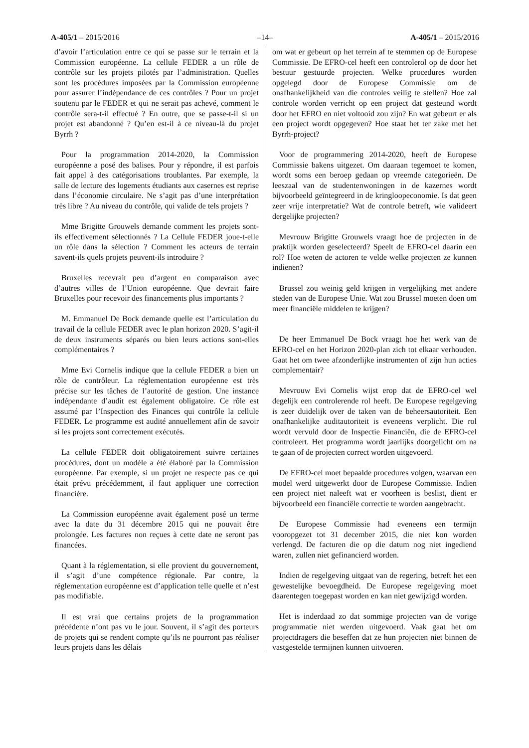A-405/1 – 2015/2016 –14– A-405/1 – 2015/2016
d’avoir l’articulation entre ce qui se passe sur le terrain et la Commission européenne. La cellule FEDER a un rôle de contrôle sur les projets pilotés par l’administration. Quelles sont les procédures imposées par la Commission européenne pour assurer l’indépendance de ces contrôles ? Pour un projet soutenu par le FEDER et qui ne serait pas achevé, comment le contrôle sera-t-il effectué ? En outre, que se passe-t-il si un projet est abandonné ? Qu’en est-il à ce niveau-là du projet Byrrh ?
Pour la programmation 2014-2020, la Commission européenne a posé des balises. Pour y répondre, il est parfois fait appel à des catégorisations troublantes. Par exemple, la salle de lecture des logements étudiants aux casernes est reprise dans l’économie circulaire. Ne s’agit pas d’une interprétation très libre ? Au niveau du contrôle, qui valide de tels projets ?
Mme Brigitte Grouwels demande comment les projets sont-ils effectivement sélectionnés ? La Cellule FEDER joue-t-elle un rôle dans la sélection ? Comment les acteurs de terrain savent-ils quels projets peuvent-ils introduire ?
Bruxelles recevrait peu d’argent en comparaison avec d’autres villes de l’Union européenne. Que devrait faire Bruxelles pour recevoir des financements plus importants ?
M. Emmanuel De Bock demande quelle est l’articulation du travail de la cellule FEDER avec le plan horizon 2020. S’agit-il de deux instruments séparés ou bien leurs actions sont-elles complémentaires ?
Mme Evi Cornelis indique que la cellule FEDER a bien un rôle de contrôleur. La réglementation européenne est très précise sur les tâches de l’autorité de gestion. Une instance indépendante d’audit est également obligatoire. Ce rôle est assumé par l’Inspection des Finances qui contrôle la cellule FEDER. Le programme est audité annuellement afin de savoir si les projets sont correctement exécutés.
La cellule FEDER doit obligatoirement suivre certaines procédures, dont un modèle a été élaboré par la Commission européenne. Par exemple, si un projet ne respecte pas ce qui était prévu précédemment, il faut appliquer une correction financière.
La Commission européenne avait également posé un terme avec la date du 31 décembre 2015 qui ne pouvait être prolongée. Les factures non reçues à cette date ne seront pas financées.
Quant à la réglementation, si elle provient du gouvernement, il s’agit d’une compétence régionale. Par contre, la réglementation européenne est d’application telle quelle et n’est pas modifiable.
Il est vrai que certains projets de la programmation précédente n’ont pas vu le jour. Souvent, il s’agit des porteurs de projets qui se rendent compte qu’ils ne pourront pas réaliser leurs projets dans les délais
om wat er gebeurt op het terrein af te stemmen op de Europese Commissie. De EFRO-cel heeft een controlerol op de door het bestuur gestuurde projecten. Welke procedures worden opgelegd door de Europese Commissie om de onafhankelijkheid van die controles veilig te stellen? Hoe zal controle worden verricht op een project dat gesteund wordt door het EFRO en niet voltooid zou zijn? En wat gebeurt er als een project wordt opgegeven? Hoe staat het ter zake met het Byrrh-project?
Voor de programmering 2014-2020, heeft de Europese Commissie bakens uitgezet. Om daaraan tegemoet te komen, wordt soms een beroep gedaan op vreemde categorieën. De leeszaal van de studentenwoningen in de kazernes wordt bijvoorbeeld geïntegreerd in de kringloopeconomie. Is dat geen zeer vrije interpretatie? Wat de controle betreft, wie valideert dergelijke projecten?
Mevrouw Brigitte Grouwels vraagt hoe de projecten in de praktijk worden geselecteerd? Speelt de EFRO-cel daarin een rol? Hoe weten de actoren te velde welke projecten ze kunnen indienen?
Brussel zou weinig geld krijgen in vergelijking met andere steden van de Europese Unie. Wat zou Brussel moeten doen om meer financiële middelen te krijgen?
De heer Emmanuel De Bock vraagt hoe het werk van de EFRO-cel en het Horizon 2020-plan zich tot elkaar verhouden. Gaat het om twee afzonderlijke instrumenten of zijn hun acties complementair?
Mevrouw Evi Cornelis wijst erop dat de EFRO-cel wel degelijk een controlerende rol heeft. De Europese regelgeving is zeer duidelijk over de taken van de beheersautoriteit. Een onafhankelijke auditautoriteit is eveneens verplicht. Die rol wordt vervuld door de Inspectie Financiën, die de EFRO-cel controleert. Het programma wordt jaarlijks doorgelicht om na te gaan of de projecten correct worden uitgevoerd.
De EFRO-cel moet bepaalde procedures volgen, waarvan een model werd uitgewerkt door de Europese Commissie. Indien een project niet naleeft wat er voorheen is beslist, dient er bijvoorbeeld een financiële correctie te worden aangebracht.
De Europese Commissie had eveneens een termijn vooropgezet tot 31 december 2015, die niet kon worden verlengd. De facturen die op die datum nog niet ingediend waren, zullen niet gefinancierd worden.
Indien de regelgeving uitgaat van de regering, betreft het een gewestelijke bevoegdheid. De Europese regelgeving moet daarentegen toegepast worden en kan niet gewijzigd worden.
Het is inderdaad zo dat sommige projecten van de vorige programmatie niet werden uitgevoerd. Vaak gaat het om projectdragers die beseffen dat ze hun projecten niet binnen de vastgestelde termijnen kunnen uitvoeren.